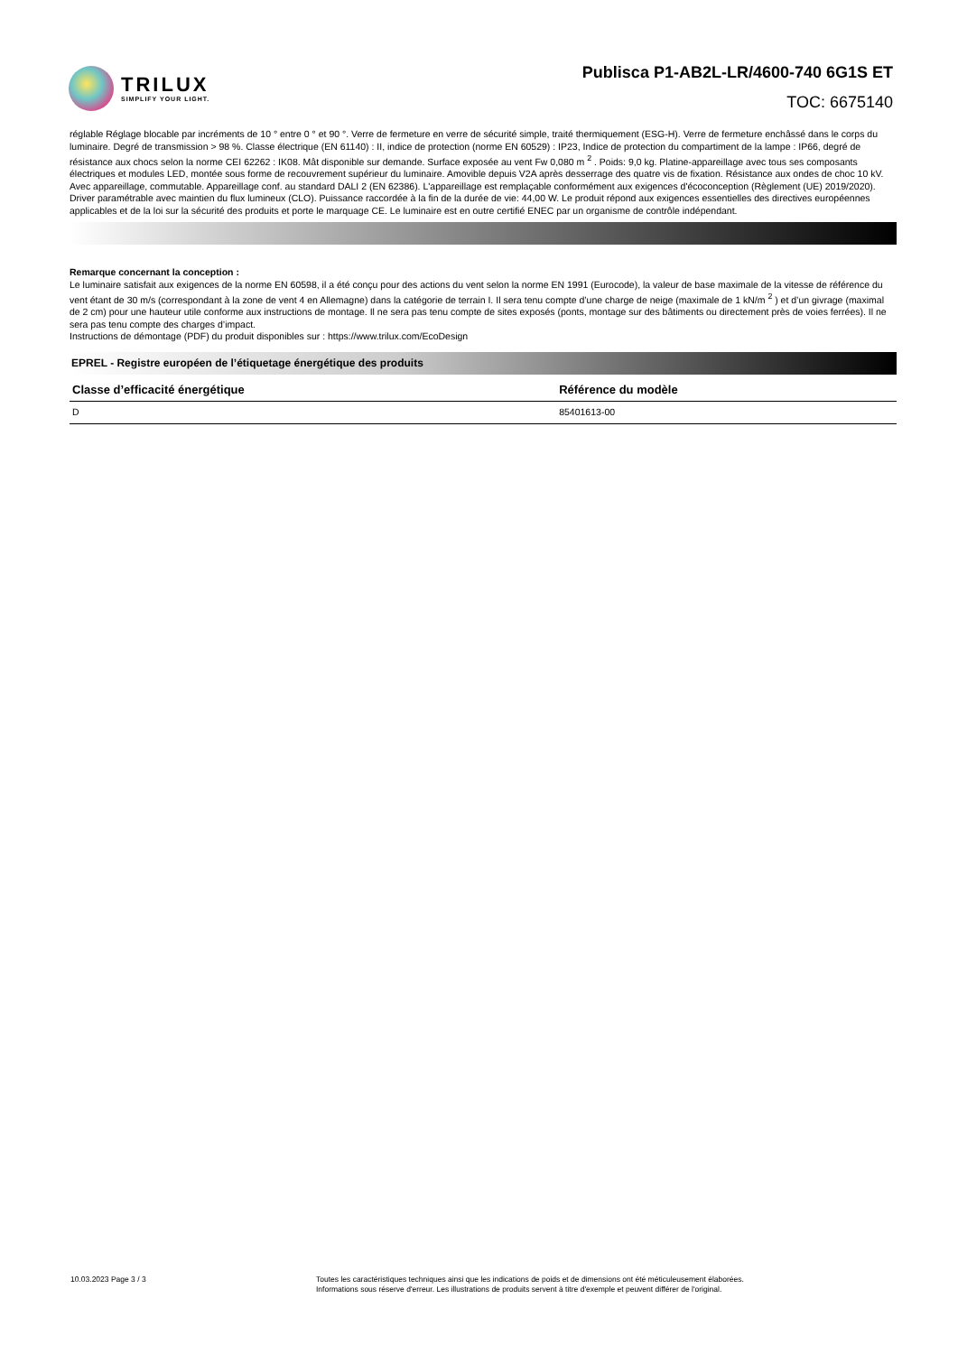TRILUX
SIMPLIFY YOUR LIGHT.
Publisca P1-AB2L-LR/4600-740 6G1S ET
TOC: 6675140
réglable Réglage blocable par incréments de 10 ° entre 0 ° et 90 °. Verre de fermeture en verre de sécurité simple, traité thermiquement (ESG-H). Verre de fermeture enchâssé dans le corps du luminaire. Degré de transmission > 98 %. Classe électrique (EN 61140) : II, indice de protection (norme EN 60529) : IP23, Indice de protection du compartiment de la lampe : IP66, degré de résistance aux chocs selon la norme CEI 62262 : IK08. Mât disponible sur demande. Surface exposée au vent Fw 0,080 m <sup>2</sup> . Poids: 9,0 kg. Platine-appareillage avec tous ses composants électriques et modules LED, montée sous forme de recouvrement supérieur du luminaire. Amovible depuis V2A après desserrage des quatre vis de fixation. Résistance aux ondes de choc 10 kV. Avec appareillage, commutable. Appareillage conf. au standard DALI 2 (EN 62386). L'appareillage est remplaçable conformément aux exigences d'écoconception (Règlement (UE) 2019/2020). Driver paramétrable avec maintien du flux lumineux (CLO). Puissance raccordée à la fin de la durée de vie: 44,00 W. Le produit répond aux exigences essentielles des directives européennes applicables et de la loi sur la sécurité des produits et porte le marquage CE. Le luminaire est en outre certifié ENEC par un organisme de contrôle indépendant.
Remarque concernant la conception :
Le luminaire satisfait aux exigences de la norme EN 60598, il a été conçu pour des actions du vent selon la norme EN 1991 (Eurocode), la valeur de base maximale de la vitesse de référence du vent étant de 30 m/s (correspondant à la zone de vent 4 en Allemagne) dans la catégorie de terrain I. Il sera tenu compte d’une charge de neige (maximale de 1 kN/m <sup>2</sup> ) et d’un givrage (maximal de 2 cm) pour une hauteur utile conforme aux instructions de montage. Il ne sera pas tenu compte de sites exposés (ponts, montage sur des bâtiments ou directement près de voies ferrées). Il ne sera pas tenu compte des charges d’impact.
Instructions de démontage (PDF) du produit disponibles sur : https://www.trilux.com/EcoDesign
EPREL - Registre européen de l’étiquetage énergétique des produits
| Classe d’efficacité énergétique | Référence du modèle |
| --- | --- |
| D | 85401613-00 |
10.03.2023 Page 3 / 3 Toutes les caractéristiques techniques ainsi que les indications de poids et de dimensions ont été méticuleusement élaborées.
Informations sous réserve d'erreur. Les illustrations de produits servent à titre d'exemple et peuvent différer de l'original.